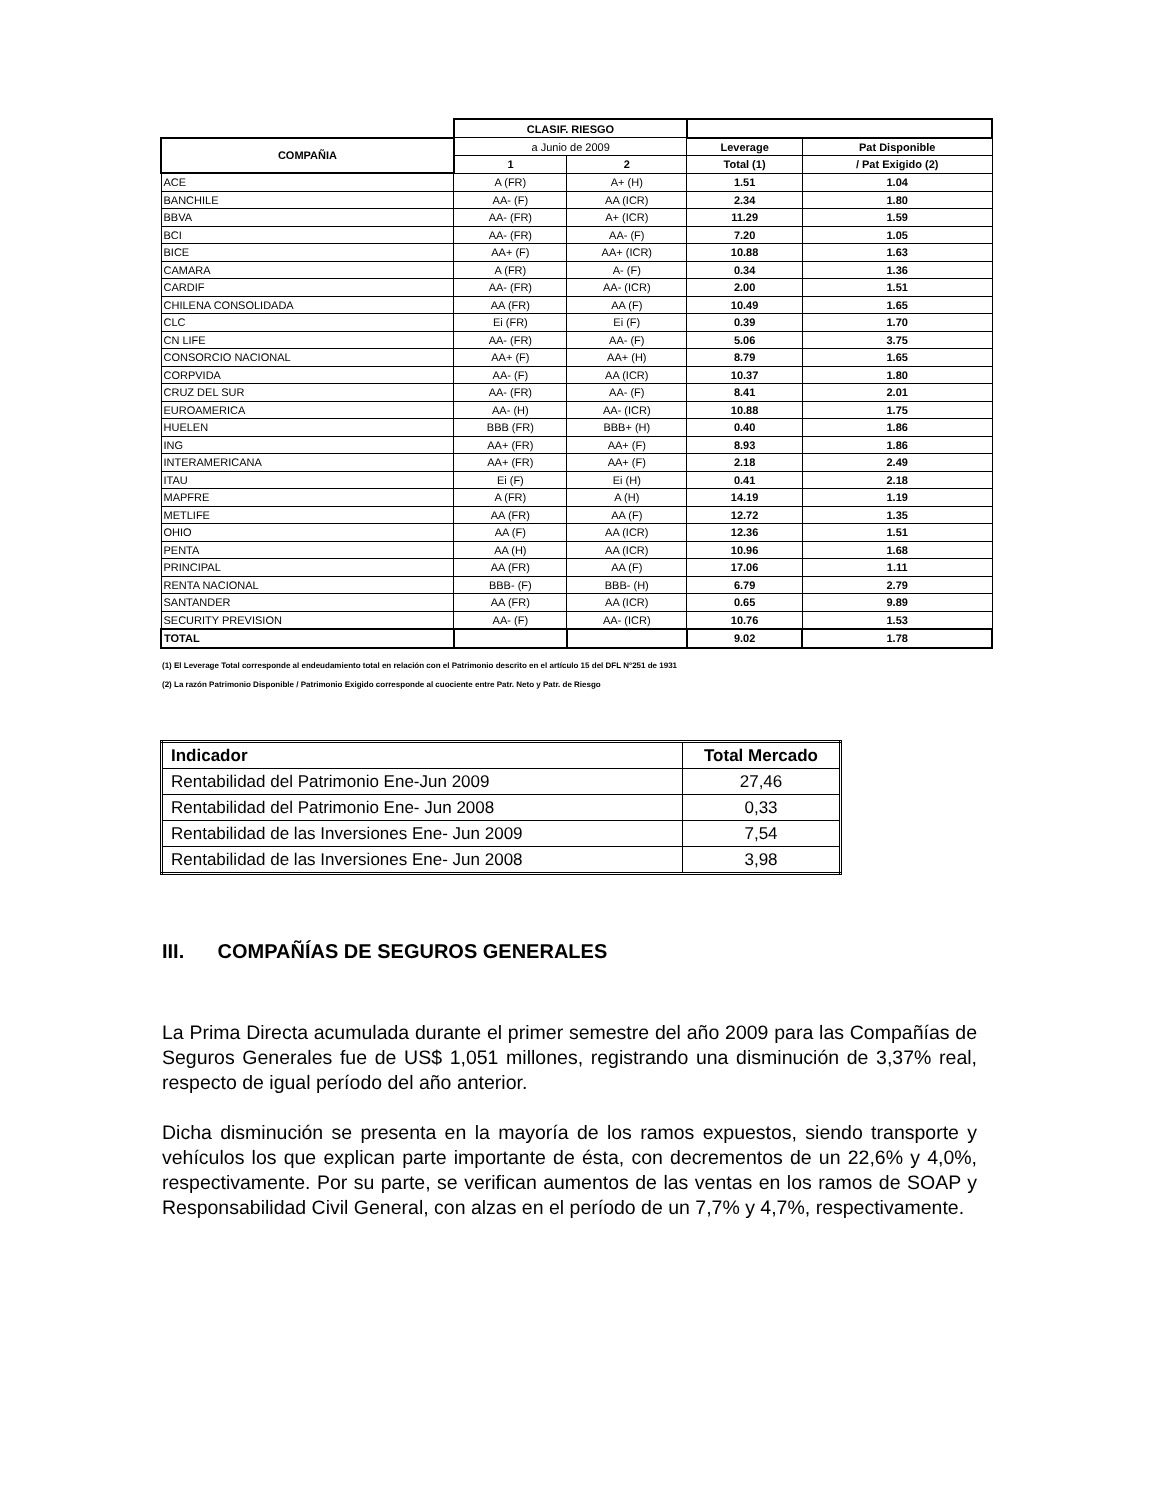| | CLASIF. RIESGO | | | |
| --- | --- | --- | --- | --- |
| COMPAÑIA | a Junio de 2009 | | Leverage | Pat Disponible |
| | 1 | 2 | Total (1) | / Pat Exigido (2) |
| ACE | A (FR) | A+ (H) | 1.51 | 1.04 |
| BANCHILE | AA- (F) | AA (ICR) | 2.34 | 1.80 |
| BBVA | AA- (FR) | A+ (ICR) | 11.29 | 1.59 |
| BCI | AA- (FR) | AA- (F) | 7.20 | 1.05 |
| BICE | AA+ (F) | AA+ (ICR) | 10.88 | 1.63 |
| CAMARA | A (FR) | A- (F) | 0.34 | 1.36 |
| CARDIF | AA- (FR) | AA- (ICR) | 2.00 | 1.51 |
| CHILENA CONSOLIDADA | AA (FR) | AA (F) | 10.49 | 1.65 |
| CLC | Ei (FR) | Ei (F) | 0.39 | 1.70 |
| CN LIFE | AA- (FR) | AA- (F) | 5.06 | 3.75 |
| CONSORCIO NACIONAL | AA+ (F) | AA+ (H) | 8.79 | 1.65 |
| CORPVIDA | AA- (F) | AA (ICR) | 10.37 | 1.80 |
| CRUZ DEL SUR | AA- (FR) | AA- (F) | 8.41 | 2.01 |
| EUROAMERICA | AA- (H) | AA- (ICR) | 10.88 | 1.75 |
| HUELEN | BBB (FR) | BBB+ (H) | 0.40 | 1.86 |
| ING | AA+ (FR) | AA+ (F) | 8.93 | 1.86 |
| INTERAMERICANA | AA+ (FR) | AA+ (F) | 2.18 | 2.49 |
| ITAU | Ei (F) | Ei (H) | 0.41 | 2.18 |
| MAPFRE | A (FR) | A (H) | 14.19 | 1.19 |
| METLIFE | AA (FR) | AA (F) | 12.72 | 1.35 |
| OHIO | AA (F) | AA (ICR) | 12.36 | 1.51 |
| PENTA | AA (H) | AA (ICR) | 10.96 | 1.68 |
| PRINCIPAL | AA (FR) | AA (F) | 17.06 | 1.11 |
| RENTA NACIONAL | BBB- (F) | BBB- (H) | 6.79 | 2.79 |
| SANTANDER | AA (FR) | AA (ICR) | 0.65 | 9.89 |
| SECURITY PREVISION | AA- (F) | AA- (ICR) | 10.76 | 1.53 |
| TOTAL | | | 9.02 | 1.78 |
(1) El Leverage Total corresponde al endeudamiento total en relación con el Patrimonio descrito en el artículo 15 del DFL N°251 de 1931
(2) La razón Patrimonio Disponible / Patrimonio Exigido corresponde al cuociente entre Patr. Neto y Patr. de Riesgo
| Indicador | Total Mercado |
| --- | --- |
| Rentabilidad del Patrimonio Ene-Jun 2009 | 27,46 |
| Rentabilidad del Patrimonio Ene- Jun 2008 | 0,33 |
| Rentabilidad de las Inversiones Ene- Jun 2009 | 7,54 |
| Rentabilidad de las Inversiones Ene- Jun 2008 | 3,98 |
III. COMPAÑÍAS DE SEGUROS GENERALES
La Prima Directa acumulada durante el primer semestre del año 2009 para las Compañías de Seguros Generales fue de US$ 1,051 millones, registrando una disminución de 3,37% real, respecto de igual período del año anterior.
Dicha disminución se presenta en la mayoría de los ramos expuestos, siendo transporte y vehículos los que explican parte importante de ésta, con decrementos de un 22,6% y 4,0%, respectivamente. Por su parte, se verifican aumentos de las ventas en los ramos de SOAP y Responsabilidad Civil General, con alzas en el período de un 7,7% y 4,7%, respectivamente.